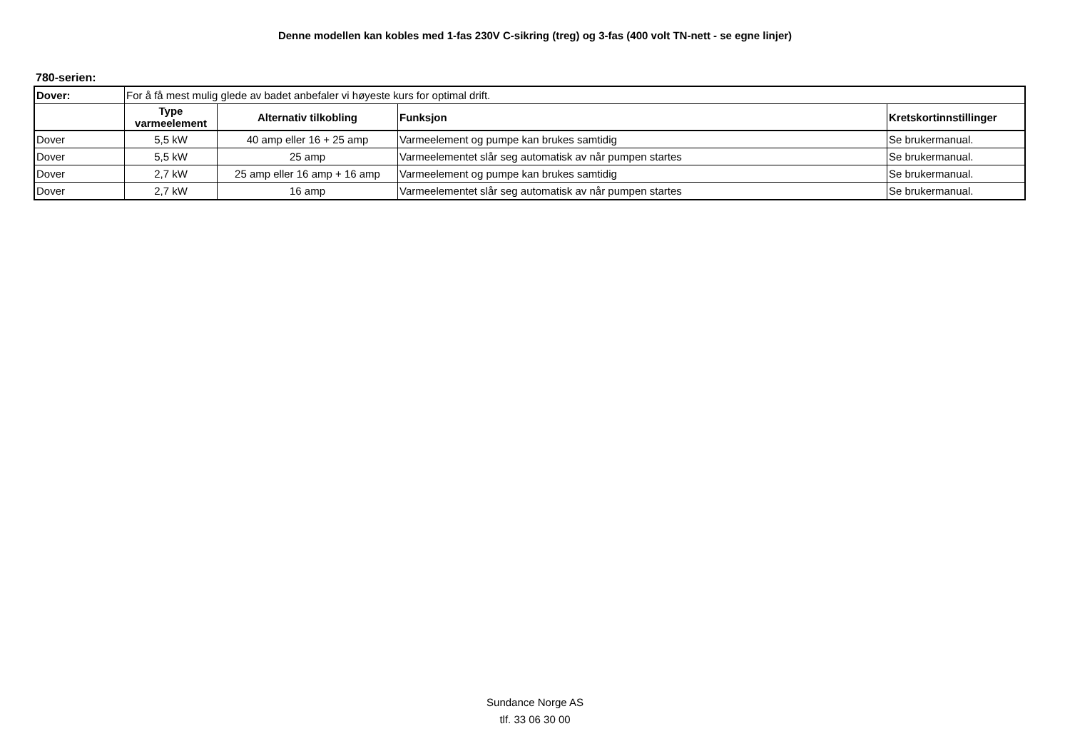Denne modellen kan kobles med 1-fas 230V C-sikring (treg) og 3-fas (400 volt TN-nett - se egne linjer)
780-serien:
| Dover: | For å få mest mulig glede av badet anbefaler vi høyeste kurs for optimal drift. | | | |
| | Type varmeelement | Alternativ tilkobling | Funksjon | Kretskortinnstillinger |
| Dover | 5,5 kW | 40 amp eller 16 + 25 amp | Varmeelement og pumpe kan brukes samtidig | Se brukermanual. |
| Dover | 5,5 kW | 25 amp | Varmeelementet slår seg automatisk av når pumpen startes | Se brukermanual. |
| Dover | 2,7 kW | 25 amp eller 16 amp + 16 amp | Varmeelement og pumpe kan brukes samtidig | Se brukermanual. |
| Dover | 2,7 kW | 16 amp | Varmeelementet slår seg automatisk av når pumpen startes | Se brukermanual. |
Sundance Norge AS
tlf. 33 06 30 00